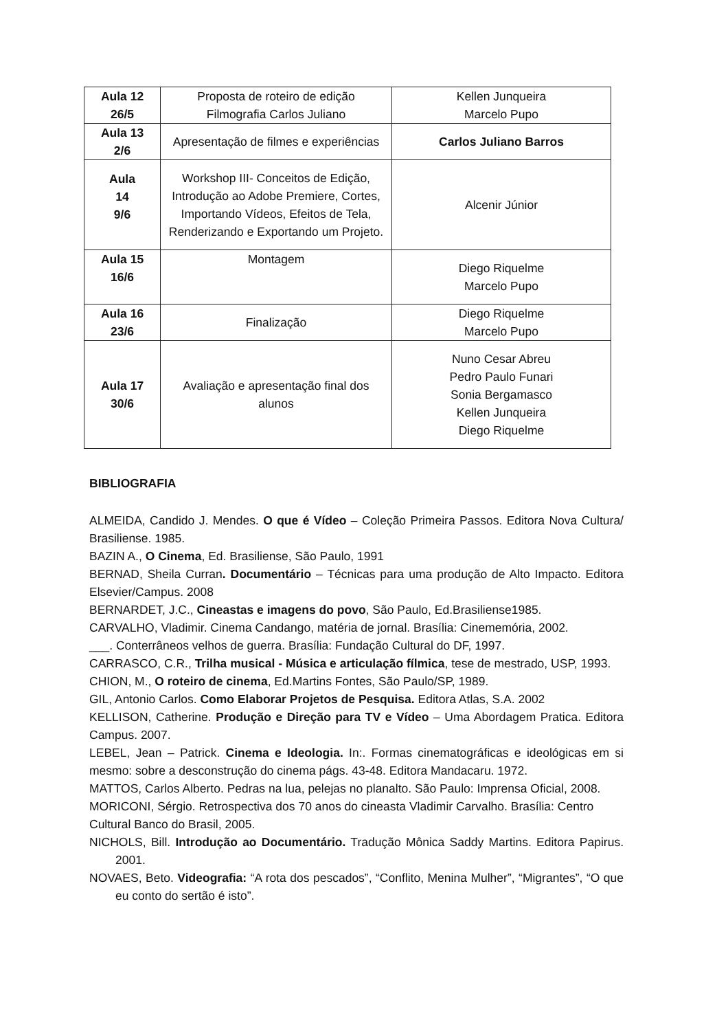| Aula 12 26/5 | Proposta de roteiro de edição Filmografia Carlos Juliano | Kellen Junqueira Marcelo Pupo |
| Aula 13 2/6 | Apresentação de filmes e experiências | Carlos Juliano Barros |
| Aula 14 9/6 | Workshop III- Conceitos de Edição, Introdução ao Adobe Premiere, Cortes, Importando Vídeos, Efeitos de Tela, Renderizando e Exportando um Projeto. | Alcenir Júnior |
| Aula 15 16/6 | Montagem | Diego Riquelme Marcelo Pupo |
| Aula 16 23/6 | Finalização | Diego Riquelme Marcelo Pupo |
| Aula 17 30/6 | Avaliação e apresentação final dos alunos | Nuno Cesar Abreu Pedro Paulo Funari Sonia Bergamasco Kellen Junqueira Diego Riquelme |
BIBLIOGRAFIA
ALMEIDA, Candido J. Mendes. O que é Vídeo – Coleção Primeira Passos. Editora Nova Cultura/ Brasiliense. 1985.
BAZIN A., O Cinema, Ed. Brasiliense, São Paulo, 1991
BERNAD, Sheila Curran. Documentário – Técnicas para uma produção de Alto Impacto. Editora Elsevier/Campus. 2008
BERNARDET, J.C., Cineastas e imagens do povo, São Paulo, Ed.Brasiliense1985.
CARVALHO, Vladimir. Cinema Candango, matéria de jornal. Brasília: Cinememória, 2002.
___. Conterrâneos velhos de guerra. Brasília: Fundação Cultural do DF, 1997.
CARRASCO, C.R., Trilha musical - Música e articulação fílmica, tese de mestrado, USP, 1993.
CHION, M., O roteiro de cinema, Ed.Martins Fontes, São Paulo/SP, 1989.
GIL, Antonio Carlos. Como Elaborar Projetos de Pesquisa. Editora Atlas, S.A. 2002
KELLISON, Catherine. Produção e Direção para TV e Vídeo – Uma Abordagem Pratica. Editora Campus. 2007.
LEBEL, Jean – Patrick. Cinema e Ideologia. In:. Formas cinematográficas e ideológicas em si mesmo: sobre a desconstrução do cinema págs. 43-48. Editora Mandacaru. 1972.
MATTOS, Carlos Alberto. Pedras na lua, pelejas no planalto. São Paulo: Imprensa Oficial, 2008.
MORICONI, Sérgio. Retrospectiva dos 70 anos do cineasta Vladimir Carvalho. Brasília: Centro Cultural Banco do Brasil, 2005.
NICHOLS, Bill. Introdução ao Documentário. Tradução Mônica Saddy Martins. Editora Papirus. 2001.
NOVAES, Beto. Videografia: “A rota dos pescados”, “Conflito, Menina Mulher”, “Migrantes”, “O que eu conto do sertão é isto”.